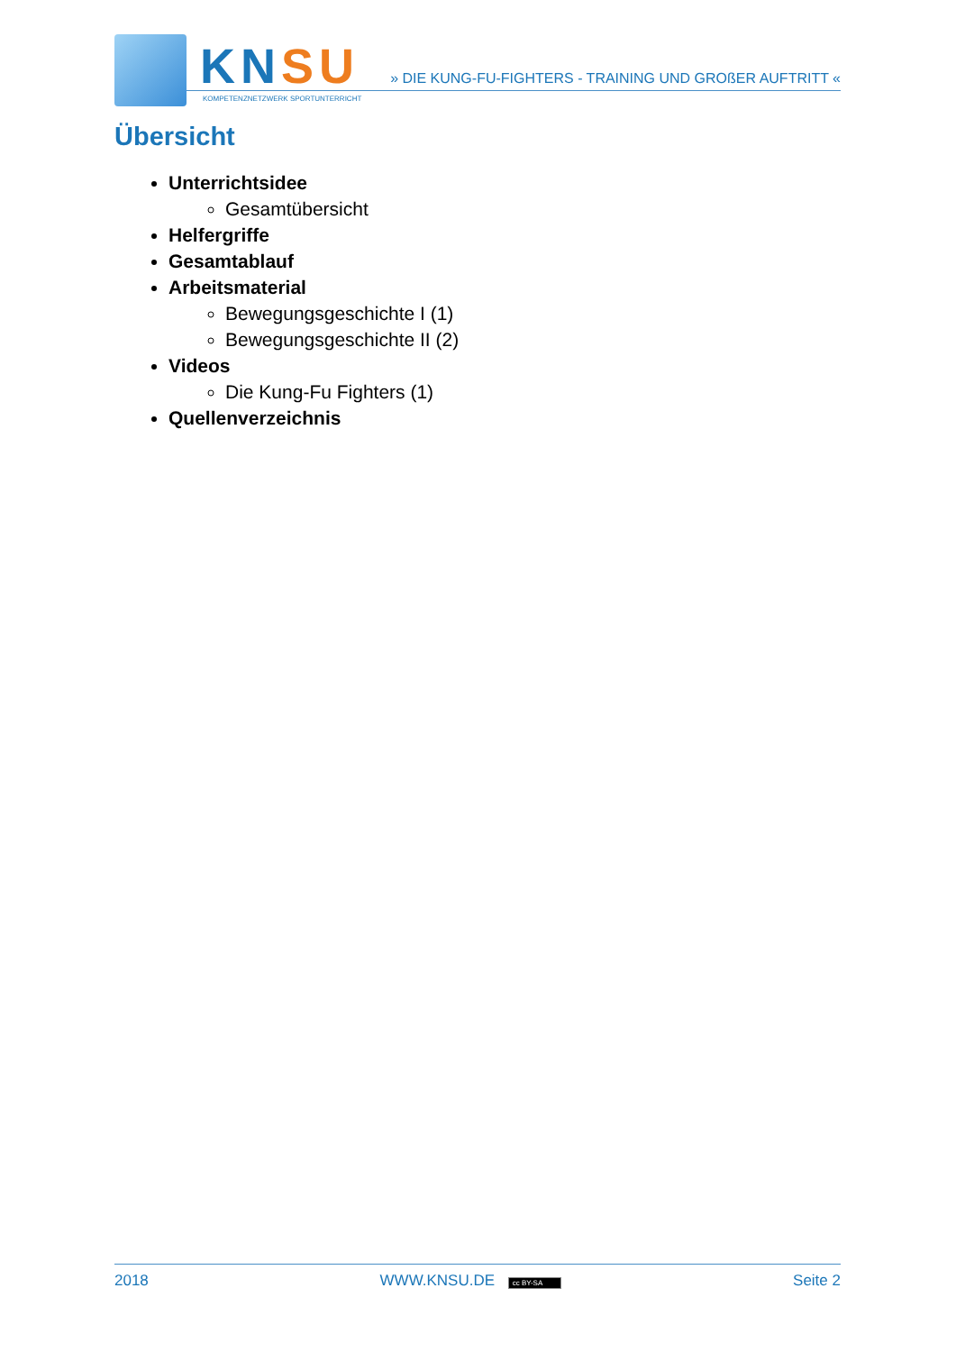KNSU
KOMPETENZNETZWERK SPORTUNTERRICHT
» DIE KUNG-FU-FIGHTERS - TRAINING UND GROßER AUFTRITT «
Übersicht
Unterrichtsidee
Gesamtübersicht
Helfergriffe
Gesamtablauf
Arbeitsmaterial
Bewegungsgeschichte I (1)
Bewegungsgeschichte II (2)
Videos
Die Kung-Fu Fighters (1)
Quellenverzeichnis
2018 WWW.KNSU.DE cc BY-SA Seite 2